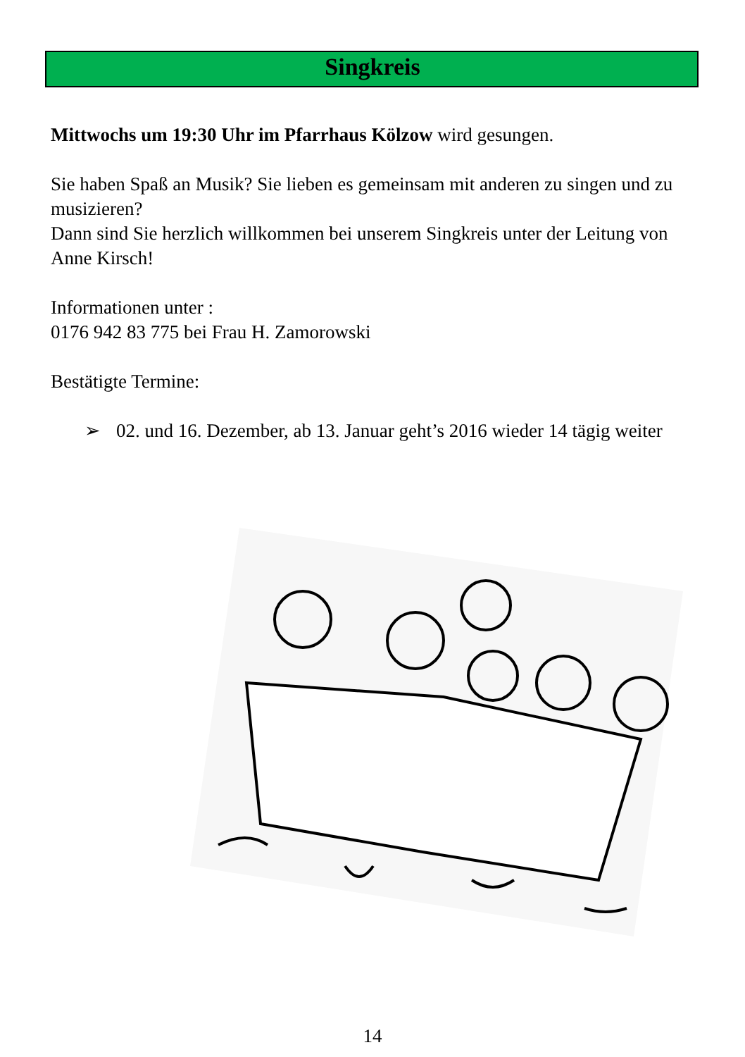Singkreis
Mittwochs um 19:30 Uhr im Pfarrhaus Kölzow wird gesungen.
Sie haben Spaß an Musik? Sie lieben es gemeinsam mit anderen zu singen und zu musizieren?
Dann sind Sie herzlich willkommen bei unserem Singkreis unter der Leitung von Anne Kirsch!
Informationen unter :
0176 942 83 775 bei Frau H. Zamorowski
Bestätigte Termine:
➢ 02. und 16. Dezember, ab 13. Januar geht’s 2016 wieder 14 tägig weiter
14